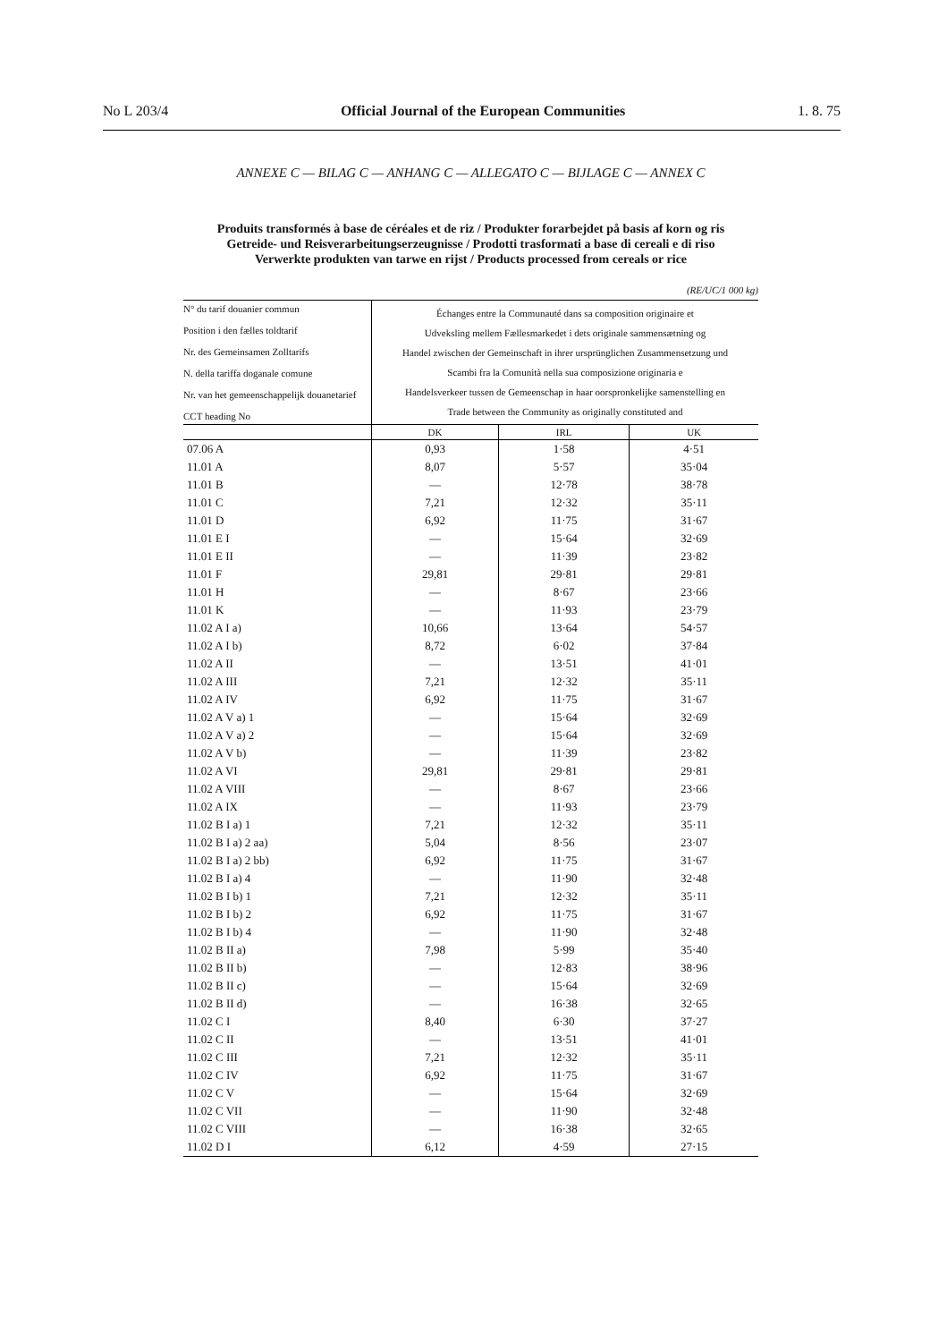No L 203/4 Official Journal of the European Communities 1. 8. 75
ANNEXE C — BILAG C — ANHANG C — ALLEGATO C — BIJLAGE C — ANNEX C
Produits transformés à base de céréales et de riz / Produkter forarbejdet på basis af korn og ris
Getreide- und Reisverarbeitungserzeugnisse / Prodotti trasformati a base di cereali e di riso
Verwerkte produkten van tarwe en rijst / Products processed from cereals or rice
(RE/UC/1 000 kg)
| N° du tarif douanier commun Position i den fælles toldtarif Nr. des Gemeinsamen Zolltarifs N. della tariffa doganale comune Nr. van het gemeenschappelijk douanetarief CCT heading No | Échanges entre la Communauté dans sa composition originaire et Udveksling mellem Fællesmarkedet i dets originale sammensætning og Handel zwischen der Gemeinschaft in ihrer ursprünglichen Zusammensetzung und Scambi fra la Comunità nella sua composizione originaria e Handelsverkeer tussen de Gemeenschap in haar oorspronkelijke samenstelling en Trade between the Community as originally constituted and | | |
| --- | --- | --- | --- |
| | DK | IRL | UK |
| 07.06 A | 0,93 | 1·58 | 4·51 |
| 11.01 A | 8,07 | 5·57 | 35·04 |
| 11.01 B | — | 12·78 | 38·78 |
| 11.01 C | 7,21 | 12·32 | 35·11 |
| 11.01 D | 6,92 | 11·75 | 31·67 |
| 11.01 E I | — | 15·64 | 32·69 |
| 11.01 E II | — | 11·39 | 23·82 |
| 11.01 F | 29,81 | 29·81 | 29·81 |
| 11.01 H | — | 8·67 | 23·66 |
| 11.01 K | — | 11·93 | 23·79 |
| 11.02 A I a) | 10,66 | 13·64 | 54·57 |
| 11.02 A I b) | 8,72 | 6·02 | 37·84 |
| 11.02 A II | — | 13·51 | 41·01 |
| 11.02 A III | 7,21 | 12·32 | 35·11 |
| 11.02 A IV | 6,92 | 11·75 | 31·67 |
| 11.02 A V a) 1 | — | 15·64 | 32·69 |
| 11.02 A V a) 2 | — | 15·64 | 32·69 |
| 11.02 A V b) | — | 11·39 | 23·82 |
| 11.02 A VI | 29,81 | 29·81 | 29·81 |
| 11.02 A VIII | — | 8·67 | 23·66 |
| 11.02 A IX | — | 11·93 | 23·79 |
| 11.02 B I a) 1 | 7,21 | 12·32 | 35·11 |
| 11.02 B I a) 2 aa) | 5,04 | 8·56 | 23·07 |
| 11.02 B I a) 2 bb) | 6,92 | 11·75 | 31·67 |
| 11.02 B I a) 4 | — | 11·90 | 32·48 |
| 11.02 B I b) 1 | 7,21 | 12·32 | 35·11 |
| 11.02 B I b) 2 | 6,92 | 11·75 | 31·67 |
| 11.02 B I b) 4 | — | 11·90 | 32·48 |
| 11.02 B II a) | 7,98 | 5·99 | 35·40 |
| 11.02 B II b) | — | 12·83 | 38·96 |
| 11.02 B II c) | — | 15·64 | 32·69 |
| 11.02 B II d) | — | 16·38 | 32·65 |
| 11.02 C I | 8,40 | 6·30 | 37·27 |
| 11.02 C II | — | 13·51 | 41·01 |
| 11.02 C III | 7,21 | 12·32 | 35·11 |
| 11.02 C IV | 6,92 | 11·75 | 31·67 |
| 11.02 C V | — | 15·64 | 32·69 |
| 11.02 C VII | — | 11·90 | 32·48 |
| 11.02 C VIII | — | 16·38 | 32·65 |
| 11.02 D I | 6,12 | 4·59 | 27·15 |